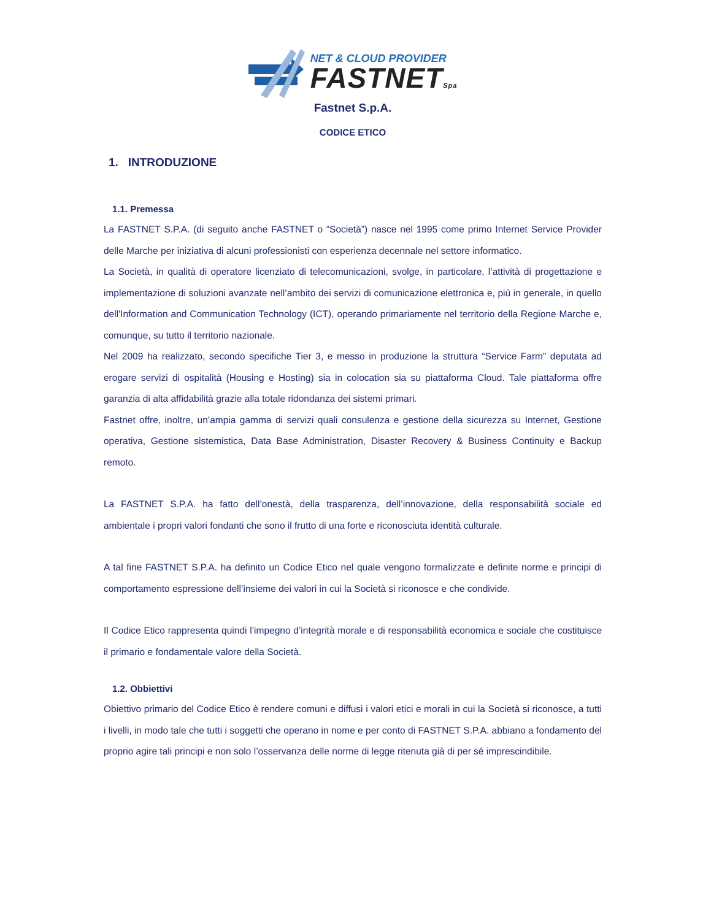NET & CLOUD PROVIDER
FASTNETSpa
Fastnet S.p.A.
CODICE ETICO
1. INTRODUZIONE
1.1. Premessa
La FASTNET S.P.A. (di seguito anche FASTNET o “Società”) nasce nel 1995 come primo Internet Service Provider delle Marche per iniziativa di alcuni professionisti con esperienza decennale nel settore informatico.
La Società, in qualità di operatore licenziato di telecomunicazioni, svolge, in particolare, l’attività di progettazione e implementazione di soluzioni avanzate nell’ambito dei servizi di comunicazione elettronica e, più in generale, in quello dell'Information and Communication Technology (ICT), operando primariamente nel territorio della Regione Marche e, comunque, su tutto il territorio nazionale.
Nel 2009 ha realizzato, secondo specifiche Tier 3, e messo in produzione la struttura “Service Farm” deputata ad erogare servizi di ospitalità (Housing e Hosting) sia in colocation sia su piattaforma Cloud. Tale piattaforma offre garanzia di alta affidabilità grazie alla totale ridondanza dei sistemi primari.
Fastnet offre, inoltre, un’ampia gamma di servizi quali consulenza e gestione della sicurezza su Internet, Gestione operativa, Gestione sistemistica, Data Base Administration, Disaster Recovery & Business Continuity e Backup remoto.
La FASTNET S.P.A. ha fatto dell’onestà, della trasparenza, dell’innovazione, della responsabilità sociale ed ambientale i propri valori fondanti che sono il frutto di una forte e riconosciuta identità culturale.
A tal fine FASTNET S.P.A. ha definito un Codice Etico nel quale vengono formalizzate e definite norme e principi di comportamento espressione dell’insieme dei valori in cui la Società si riconosce e che condivide.
Il Codice Etico rappresenta quindi l’impegno d’integrità morale e di responsabilità economica e sociale che costituisce il primario e fondamentale valore della Società.
1.2. Obbiettivi
Obiettivo primario del Codice Etico è rendere comuni e diffusi i valori etici e morali in cui la Società si riconosce, a tutti i livelli, in modo tale che tutti i soggetti che operano in nome e per conto di FASTNET S.P.A. abbiano a fondamento del proprio agire tali principi e non solo l’osservanza delle norme di legge ritenuta già di per sé imprescindibile.